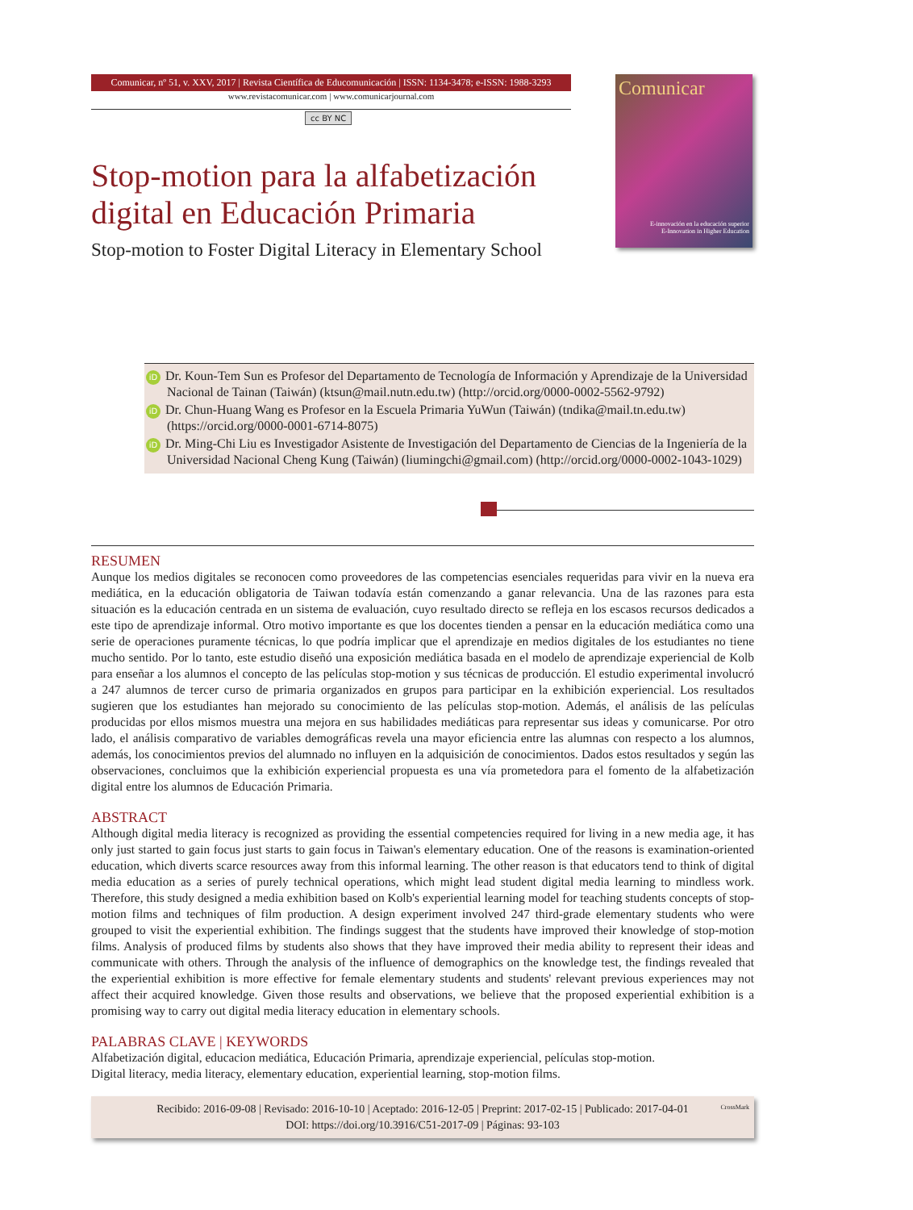Comunicar, nº 51, v. XXV, 2017 | Revista Científica de Educomunicación | ISSN: 1134-3478; e-ISSN: 1988-3293
www.revistacomunicar.com | www.comunicarjournal.com
cc BY NC
Stop-motion para la alfabetización digital en Educación Primaria
Stop-motion to Foster Digital Literacy in Elementary School
Comunicar
E-innovación en la educación superior
E-Innovation in Higher Education
iD Dr. Koun-Tem Sun es Profesor del Departamento de Tecnología de Información y Aprendizaje de la Universidad Nacional de Tainan (Taiwán) (ktsun@mail.nutn.edu.tw) (http://orcid.org/0000-0002-5562-9792)
iD Dr. Chun-Huang Wang es Profesor en la Escuela Primaria YuWun (Taiwán) (tndika@mail.tn.edu.tw) (https://orcid.org/0000-0001-6714-8075)
iD Dr. Ming-Chi Liu es Investigador Asistente de Investigación del Departamento de Ciencias de la Ingeniería de la Universidad Nacional Cheng Kung (Taiwán) (liumingchi@gmail.com) (http://orcid.org/0000-0002-1043-1029)
RESUMEN
Aunque los medios digitales se reconocen como proveedores de las competencias esenciales requeridas para vivir en la nueva era mediática, en la educación obligatoria de Taiwan todavía están comenzando a ganar relevancia. Una de las razones para esta situación es la educación centrada en un sistema de evaluación, cuyo resultado directo se refleja en los escasos recursos dedicados a este tipo de aprendizaje informal. Otro motivo importante es que los docentes tienden a pensar en la educación mediática como una serie de operaciones puramente técnicas, lo que podría implicar que el aprendizaje en medios digitales de los estudiantes no tiene mucho sentido. Por lo tanto, este estudio diseñó una exposición mediática basada en el modelo de aprendizaje experiencial de Kolb para enseñar a los alumnos el concepto de las películas stop-motion y sus técnicas de producción. El estudio experimental involucró a 247 alumnos de tercer curso de primaria organizados en grupos para participar en la exhibición experiencial. Los resultados sugieren que los estudiantes han mejorado su conocimiento de las películas stop-motion. Además, el análisis de las películas producidas por ellos mismos muestra una mejora en sus habilidades mediáticas para representar sus ideas y comunicarse. Por otro lado, el análisis comparativo de variables demográficas revela una mayor eficiencia entre las alumnas con respecto a los alumnos, además, los conocimientos previos del alumnado no influyen en la adquisición de conocimientos. Dados estos resultados y según las observaciones, concluimos que la exhibición experiencial propuesta es una vía prometedora para el fomento de la alfabetización digital entre los alumnos de Educación Primaria.
ABSTRACT
Although digital media literacy is recognized as providing the essential competencies required for living in a new media age, it has only just started to gain focus just starts to gain focus in Taiwan's elementary education. One of the reasons is examination-oriented education, which diverts scarce resources away from this informal learning. The other reason is that educators tend to think of digital media education as a series of purely technical operations, which might lead student digital media learning to mindless work. Therefore, this study designed a media exhibition based on Kolb's experiential learning model for teaching students concepts of stop-motion films and techniques of film production. A design experiment involved 247 third-grade elementary students who were grouped to visit the experiential exhibition. The findings suggest that the students have improved their knowledge of stop-motion films. Analysis of produced films by students also shows that they have improved their media ability to represent their ideas and communicate with others. Through the analysis of the influence of demographics on the knowledge test, the findings revealed that the experiential exhibition is more effective for female elementary students and students' relevant previous experiences may not affect their acquired knowledge. Given those results and observations, we believe that the proposed experiential exhibition is a promising way to carry out digital media literacy education in elementary schools.
PALABRAS CLAVE | KEYWORDS
Alfabetización digital, educacion mediática, Educación Primaria, aprendizaje experiencial, películas stop-motion.
Digital literacy, media literacy, elementary education, experiential learning, stop-motion films.
Recibido: 2016-09-08 | Revisado: 2016-10-10 | Aceptado: 2016-12-05 | Preprint: 2017-02-15 | Publicado: 2017-04-01
DOI: https://doi.org/10.3916/C51-2017-09 | Páginas: 93-103
CrossMark